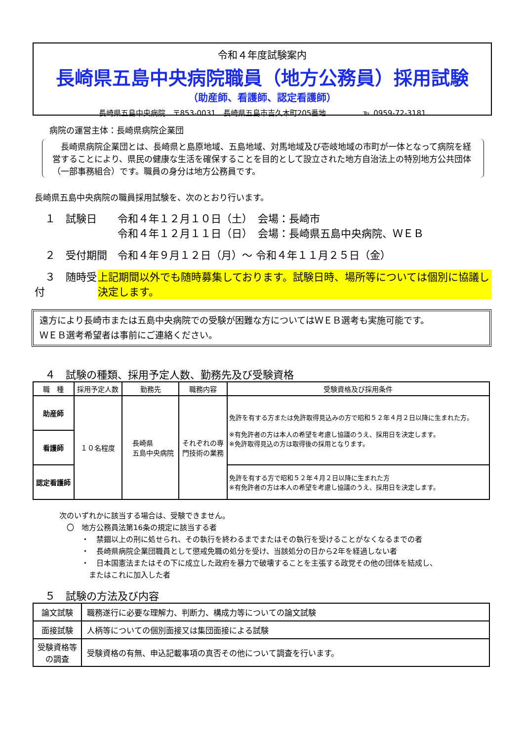令和４年度試験案内
長崎県五島中央病院職員（地方公務員）採用試験
（助産師、看護師、認定看護師）
長崎県五島中央病院　〒853-0031　長崎県五島市吉久木町205番地　　　　　℡ 0959-72-3181
病院の運営主体：長崎県病院企業団
　長崎県病院企業団とは、長崎県と島原地域、五島地域、対馬地域及び壱岐地域の市町が一体となって病院を経営することにより、県民の健康な生活を確保することを目的として設立された地方自治法上の特別地方公共団体（一部事務組合）です。職員の身分は地方公務員です。
長崎県五島中央病院の職員採用試験を、次のとおり行います。
　１　試験日　　令和４年１２月１０日（土）　会場：長崎市
　　　　　　　　令和４年１２月１１日（日）　会場：長崎県五島中央病院、ＷＥＢ
　２　受付期間　令和４年９月１２日（月）～ 令和４年１１月２５日（金）
　３　随時受付 上記期間以外でも随時募集しております。試験日時、場所等については個別に協議し決定します。
遠方により長崎市または五島中央病院での受験が困難な方についてはＷＥＢ選考も実施可能です。
ＷＥＢ選考希望者は事前にご連絡ください。
　４　試験の種類、採用予定人数、勤務先及び受験資格
| 職 種 | 採用予定人数 | 勤務先 | 職務内容 | 受験資格及び採用条件 |
| --- | --- | --- | --- | --- |
| 助産師 | １０名程度 | 長崎県 五島中央病院 | それぞれの専 門技術の業務 | 免許を有する方または免許取得見込みの方で昭和５２年４月２日以降に生まれた方。 ※有免許者の方は本人の希望を考慮し協議のうえ、採用日を決定します。 ※免許取得見込の方は取得後の採用となります。 |
| 看護師 | | | | |
| 認定看護師 | | | | 免許を有する方で昭和５２年４月２日以降に生まれた方 ※有免許者の方は本人の希望を考慮し協議のうえ、採用日を決定します。 |
次のいずれかに該当する場合は、受験できません。
　〇　地方公務員法第16条の規定に該当する者
　　　・　禁錮以上の刑に処せられ、その執行を終わるまでまたはその執行を受けることがなくなるまでの者
　　　・　長崎県病院企業団職員として懲戒免職の処分を受け、当該処分の日から2年を経過しない者
　　　・　日本国憲法またはその下に成立した政府を暴力で破壊することを主張する政党その他の団体を結成し、
　　　　またはこれに加入した者
　５　試験の方法及び内容
| 論文試験 | 職務遂行に必要な理解力、判断力、構成力等についての論文試験 |
| 面接試験 | 人柄等についての個別面接又は集団面接による試験 |
| 受験資格等の調査 | 受験資格の有無、申込記載事項の真否その他について調査を行います。 |